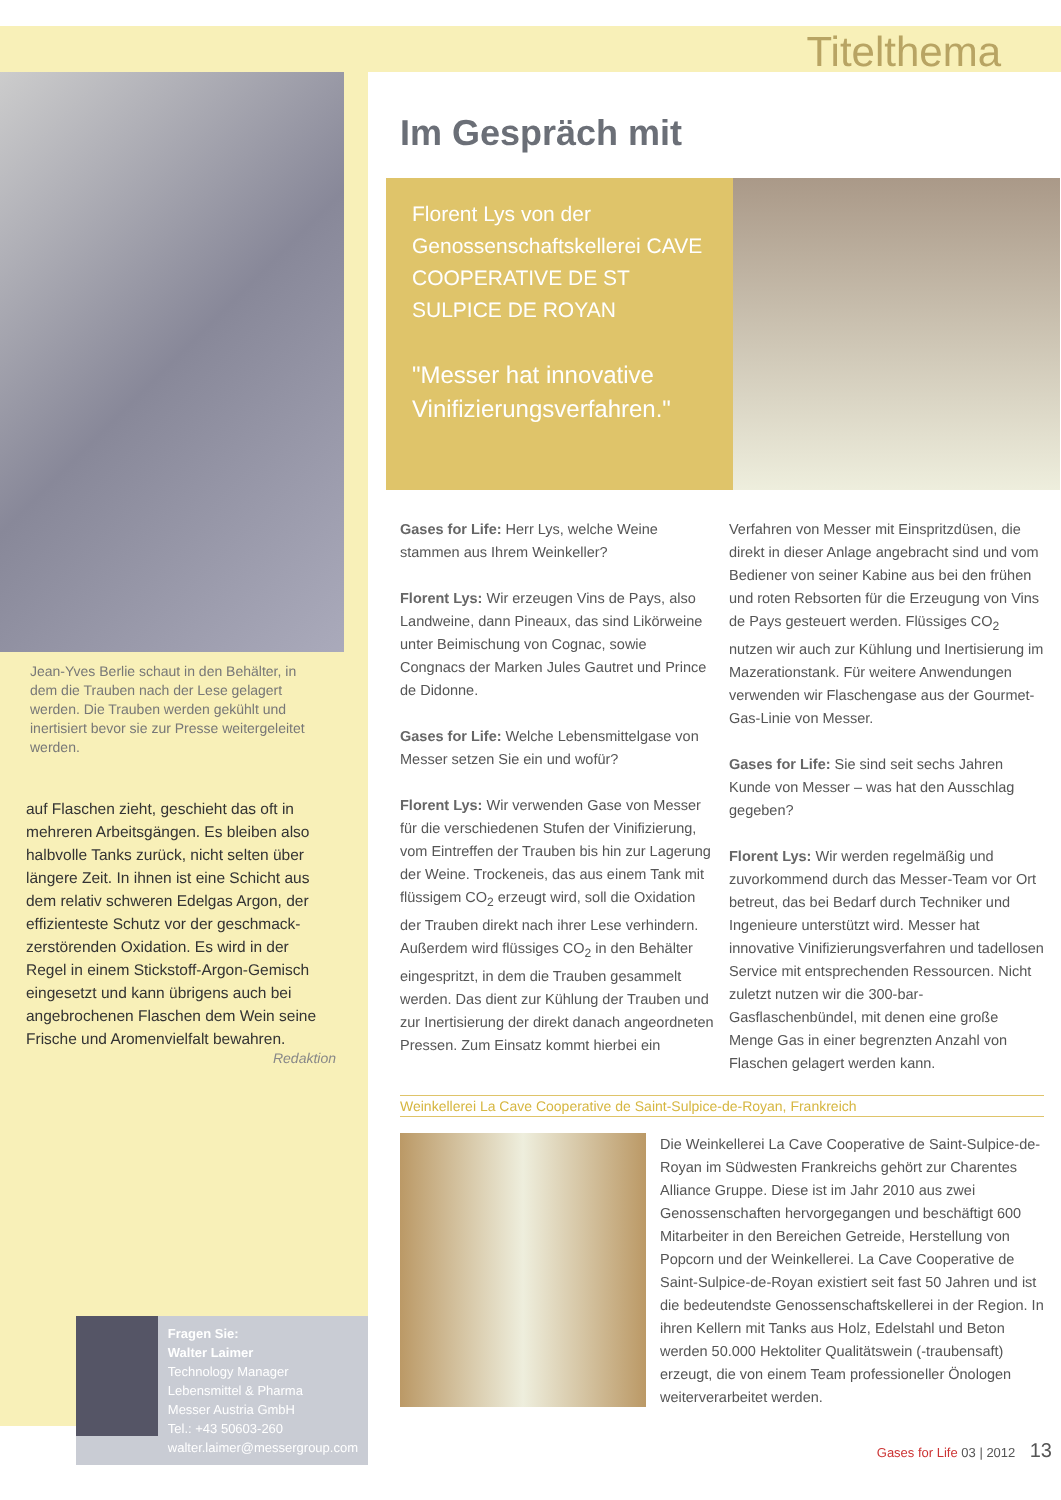Titelthema
Jean-Yves Berlie schaut in den Behälter, in dem die Trauben nach der Lese gelagert werden. Die Trauben werden gekühlt und inertisiert bevor sie zur Presse weitergeleitet werden.
auf Flaschen zieht, geschieht das oft in mehreren Arbeitsgängen. Es bleiben also halbvolle Tanks zurück, nicht selten über längere Zeit. In ihnen ist eine Schicht aus dem relativ schweren Edelgas Argon, der effizienteste Schutz vor der geschmack-zerstörenden Oxidation. Es wird in der Regel in einem Stickstoff-Argon-Gemisch eingesetzt und kann übrigens auch bei angebrochenen Flaschen dem Wein seine Frische und Aromenvielfalt bewahren.
Redaktion
Fragen Sie:
Walter Laimer
Technology Manager
Lebensmittel & Pharma
Messer Austria GmbH
Tel.: +43 50603-260
walter.laimer@messergroup.com
Im Gespräch mit
Florent Lys von der Genossenschaftskellerei CAVE COOPERATIVE DE ST SULPICE DE ROYAN
"Messer hat innovative Vinifizierungsverfahren."
Gases for Life: Herr Lys, welche Weine stammen aus Ihrem Weinkeller?
Florent Lys: Wir erzeugen Vins de Pays, also Landweine, dann Pineaux, das sind Likörweine unter Beimischung von Cognac, sowie Congnacs der Marken Jules Gautret und Prince de Didonne.
Gases for Life: Welche Lebensmittelgase von Messer setzen Sie ein und wofür?
Florent Lys: Wir verwenden Gase von Messer für die verschiedenen Stufen der Vinifizierung, vom Eintreffen der Trauben bis hin zur Lagerung der Weine. Trockeneis, das aus einem Tank mit flüssigem CO<sub>2</sub> erzeugt wird, soll die Oxidation der Trauben direkt nach ihrer Lese verhindern. Außerdem wird flüssiges CO<sub>2</sub> in den Behälter eingespritzt, in dem die Trauben gesammelt werden. Das dient zur Kühlung der Trauben und zur Inertisierung der direkt danach angeordneten Pressen. Zum Einsatz kommt hierbei ein Verfahren von Messer mit Einspritzdüsen, die direkt in dieser Anlage angebracht sind und vom Bediener von seiner Kabine aus bei den frühen und roten Rebsorten für die Erzeugung von Vins de Pays gesteuert werden. Flüssiges CO<sub>2</sub> nutzen wir auch zur Kühlung und Inertisierung im Mazerationstank. Für weitere Anwendungen verwenden wir Flaschengase aus der Gourmet-Gas-Linie von Messer.
Gases for Life: Sie sind seit sechs Jahren Kunde von Messer – was hat den Ausschlag gegeben?
Florent Lys: Wir werden regelmäßig und zuvorkommend durch das Messer-Team vor Ort betreut, das bei Bedarf durch Techniker und Ingenieure unterstützt wird. Messer hat innovative Vinifizierungsverfahren und tadellosen Service mit entsprechenden Ressourcen. Nicht zuletzt nutzen wir die 300-bar-Gasflaschenbündel, mit denen eine große Menge Gas in einer begrenzten Anzahl von Flaschen gelagert werden kann.
Weinkellerei La Cave Cooperative de Saint-Sulpice-de-Royan, Frankreich
Die Weinkellerei La Cave Cooperative de Saint-Sulpice-de-Royan im Südwesten Frankreichs gehört zur Charentes Alliance Gruppe. Diese ist im Jahr 2010 aus zwei Genossenschaften hervorgegangen und beschäftigt 600 Mitarbeiter in den Bereichen Getreide, Herstellung von Popcorn und der Weinkellerei. La Cave Cooperative de Saint-Sulpice-de-Royan existiert seit fast 50 Jahren und ist die bedeutendste Genossenschaftskellerei in der Region. In ihren Kellern mit Tanks aus Holz, Edelstahl und Beton werden 50.000 Hektoliter Qualitätswein (-traubensaft) erzeugt, die von einem Team professioneller Önologen weiterverarbeitet werden.
Gases for Life 03 | 2012 13